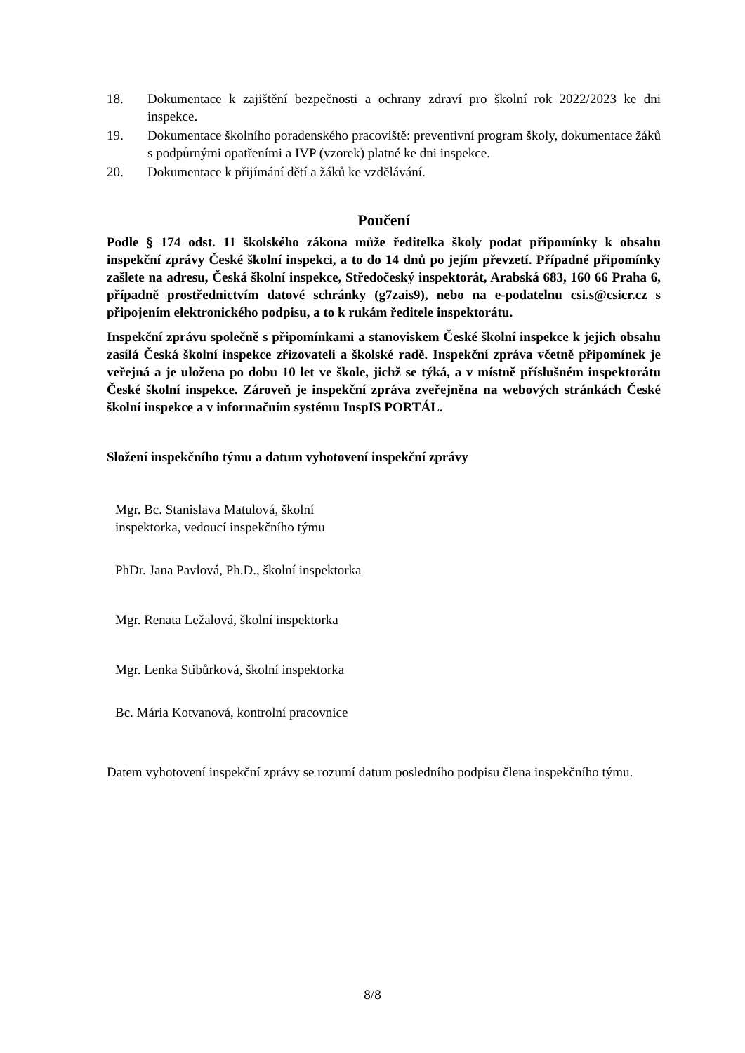18. Dokumentace k zajištění bezpečnosti a ochrany zdraví pro školní rok 2022/2023 ke dni inspekce.
19. Dokumentace školního poradenského pracoviště: preventivní program školy, dokumentace žáků s podpůrnými opatřeními a IVP (vzorek) platné ke dni inspekce.
20. Dokumentace k přijímání dětí a žáků ke vzdělávání.
Poučení
Podle § 174 odst. 11 školského zákona může ředitelka školy podat připomínky k obsahu inspekční zprávy České školní inspekci, a to do 14 dnů po jejím převzetí. Případné připomínky zašlete na adresu, Česká školní inspekce, Středočeský inspektorát, Arabská 683, 160 66 Praha 6, případně prostřednictvím datové schránky (g7zais9), nebo na e-podatelnu csi.s@csicr.cz s připojením elektronického podpisu, a to k rukám ředitele inspektorátu.
Inspekční zprávu společně s připomínkami a stanoviskem České školní inspekce k jejich obsahu zasílá Česká školní inspekce zřizovateli a školské radě. Inspekční zpráva včetně připomínek je veřejná a je uložena po dobu 10 let ve škole, jichž se týká, a v místně příslušném inspektorátu České školní inspekce. Zároveň je inspekční zpráva zveřejněna na webových stránkách České školní inspekce a v informačním systému InspIS PORTÁL.
Složení inspekčního týmu a datum vyhotovení inspekční zprávy
Mgr. Bc. Stanislava Matulová, školní
inspektorka, vedoucí inspekčního týmu
PhDr. Jana Pavlová, Ph.D., školní inspektorka
Mgr. Renata Ležalová, školní inspektorka
Mgr. Lenka Stibůrková, školní inspektorka
Bc. Mária Kotvanová, kontrolní pracovnice
Datem vyhotovení inspekční zprávy se rozumí datum posledního podpisu člena inspekčního týmu.
8/8